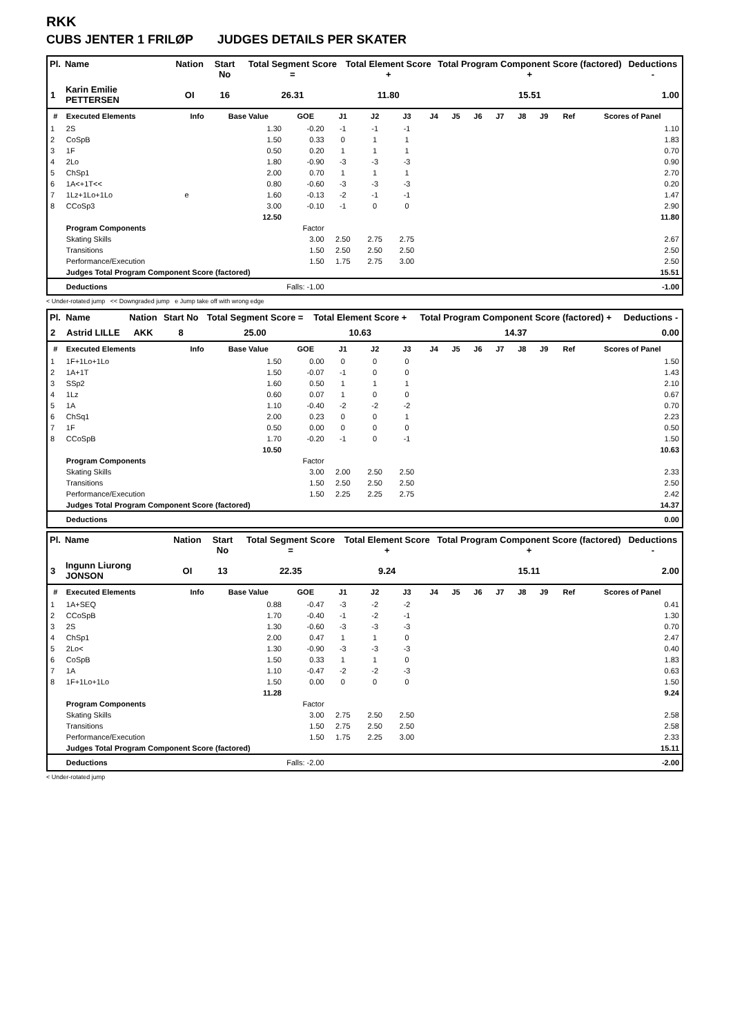RKK
CUBS JENTER 1 FRILØP JUDGES DETAILS PER SKATER
| Pl. | Name | Nation | Start No | Total Segment Score = | Total Element Score + | Total Program Component Score (factored) + | Deductions - |
| --- | --- | --- | --- | --- | --- | --- | --- |
| 1 | Karin Emilie PETTERSEN | OI | 16 | 26.31 | 11.80 | 15.51 | 1.00 |
| # | Executed Elements | Info | Base Value | GOE | J1 | J2 | J3 | J4 | J5 | J6 | J7 | J8 | J9 | Ref | Scores of Panel |
| --- | --- | --- | --- | --- | --- | --- | --- | --- | --- | --- | --- | --- | --- | --- | --- |
| 1 | 2S | | 1.30 | -0.20 | -1 | -1 | -1 | | | | | | | | 1.10 |
| 2 | CoSpB | | 1.50 | 0.33 | 0 | 1 | 1 | | | | | | | | 1.83 |
| 3 | 1F | | 0.50 | 0.20 | 1 | 1 | 1 | | | | | | | | 0.70 |
| 4 | 2Lo | | 1.80 | -0.90 | -3 | -3 | -3 | | | | | | | | 0.90 |
| 5 | ChSp1 | | 2.00 | 0.70 | 1 | 1 | 1 | | | | | | | | 2.70 |
| 6 | 1A<+1T<< | | 0.80 | -0.60 | -3 | -3 | -3 | | | | | | | | 0.20 |
| 7 | 1Lz+1Lo+1Lo | e | 1.60 | -0.13 | -2 | -1 | -1 | | | | | | | | 1.47 |
| 8 | CCoSp3 | | 3.00 | -0.10 | -1 | 0 | 0 | | | | | | | | 2.90 |
| | | | 12.50 | | | | | | | | | | | | 11.80 |
| | Program Components | | | Factor | | | | | | | | | | | |
| | Skating Skills | | | 3.00 | 2.50 | 2.75 | 2.75 | | | | | | | | 2.67 |
| | Transitions | | | 1.50 | 2.50 | 2.50 | 2.50 | | | | | | | | 2.50 |
| | Performance/Execution | | | 1.50 | 1.75 | 2.75 | 3.00 | | | | | | | | 2.50 |
| | Judges Total Program Component Score (factored) | | | | | | | | | | | | | | 15.51 |
| | Deductions | | Falls: -1.00 | | | | | | | | | | | | -1.00 |
< Under-rotated jump << Downgraded jump e Jump take off with wrong edge
| Pl. | Name | Nation | Start No | Total Segment Score = | Total Element Score + | Total Program Component Score (factored) + | Deductions - |
| --- | --- | --- | --- | --- | --- | --- | --- |
| 2 | Astrid LILLE | AKK | 8 | 25.00 | 10.63 | 14.37 | 0.00 |
| # | Executed Elements | Info | Base Value | GOE | J1 | J2 | J3 | J4 | J5 | J6 | J7 | J8 | J9 | Ref | Scores of Panel |
| --- | --- | --- | --- | --- | --- | --- | --- | --- | --- | --- | --- | --- | --- | --- | --- |
| 1 | 1F+1Lo+1Lo | | 1.50 | 0.00 | 0 | 0 | 0 | | | | | | | | 1.50 |
| 2 | 1A+1T | | 1.50 | -0.07 | -1 | 0 | 0 | | | | | | | | 1.43 |
| 3 | SSp2 | | 1.60 | 0.50 | 1 | 1 | 1 | | | | | | | | 2.10 |
| 4 | 1Lz | | 0.60 | 0.07 | 1 | 0 | 0 | | | | | | | | 0.67 |
| 5 | 1A | | 1.10 | -0.40 | -2 | -2 | -2 | | | | | | | | 0.70 |
| 6 | ChSq1 | | 2.00 | 0.23 | 0 | 0 | 1 | | | | | | | | 2.23 |
| 7 | 1F | | 0.50 | 0.00 | 0 | 0 | 0 | | | | | | | | 0.50 |
| 8 | CCoSpB | | 1.70 | -0.20 | -1 | 0 | -1 | | | | | | | | 1.50 |
| | | | 10.50 | | | | | | | | | | | | 10.63 |
| | Program Components | | | Factor | | | | | | | | | | | |
| | Skating Skills | | | 3.00 | 2.00 | 2.50 | 2.50 | | | | | | | | 2.33 |
| | Transitions | | | 1.50 | 2.50 | 2.50 | 2.50 | | | | | | | | 2.50 |
| | Performance/Execution | | | 1.50 | 2.25 | 2.25 | 2.75 | | | | | | | | 2.42 |
| | Judges Total Program Component Score (factored) | | | | | | | | | | | | | | 14.37 |
| | Deductions | | | | | | | | | | | | | | 0.00 |
| Pl. | Name | Nation | Start No | Total Segment Score = | Total Element Score + | Total Program Component Score (factored) + | Deductions - |
| --- | --- | --- | --- | --- | --- | --- | --- |
| 3 | Ingunn Liurong JONSON | OI | 13 | 22.35 | 9.24 | 15.11 | 2.00 |
| # | Executed Elements | Info | Base Value | GOE | J1 | J2 | J3 | J4 | J5 | J6 | J7 | J8 | J9 | Ref | Scores of Panel |
| --- | --- | --- | --- | --- | --- | --- | --- | --- | --- | --- | --- | --- | --- | --- | --- |
| 1 | 1A+SEQ | | 0.88 | -0.47 | -3 | -2 | -2 | | | | | | | | 0.41 |
| 2 | CCoSpB | | 1.70 | -0.40 | -1 | -2 | -1 | | | | | | | | 1.30 |
| 3 | 2S | | 1.30 | -0.60 | -3 | -3 | -3 | | | | | | | | 0.70 |
| 4 | ChSp1 | | 2.00 | 0.47 | 1 | 1 | 0 | | | | | | | | 2.47 |
| 5 | 2Lo< | | 1.30 | -0.90 | -3 | -3 | -3 | | | | | | | | 0.40 |
| 6 | CoSpB | | 1.50 | 0.33 | 1 | 1 | 0 | | | | | | | | 1.83 |
| 7 | 1A | | 1.10 | -0.47 | -2 | -2 | -3 | | | | | | | | 0.63 |
| 8 | 1F+1Lo+1Lo | | 1.50 | 0.00 | 0 | 0 | 0 | | | | | | | | 1.50 |
| | | | 11.28 | | | | | | | | | | | | 9.24 |
| | Program Components | | | Factor | | | | | | | | | | | |
| | Skating Skills | | | 3.00 | 2.75 | 2.50 | 2.50 | | | | | | | | 2.58 |
| | Transitions | | | 1.50 | 2.75 | 2.50 | 2.50 | | | | | | | | 2.58 |
| | Performance/Execution | | | 1.50 | 1.75 | 2.25 | 3.00 | | | | | | | | 2.33 |
| | Judges Total Program Component Score (factored) | | | | | | | | | | | | | | 15.11 |
| | Deductions | | Falls: -2.00 | | | | | | | | | | | | -2.00 |
< Under-rotated jump